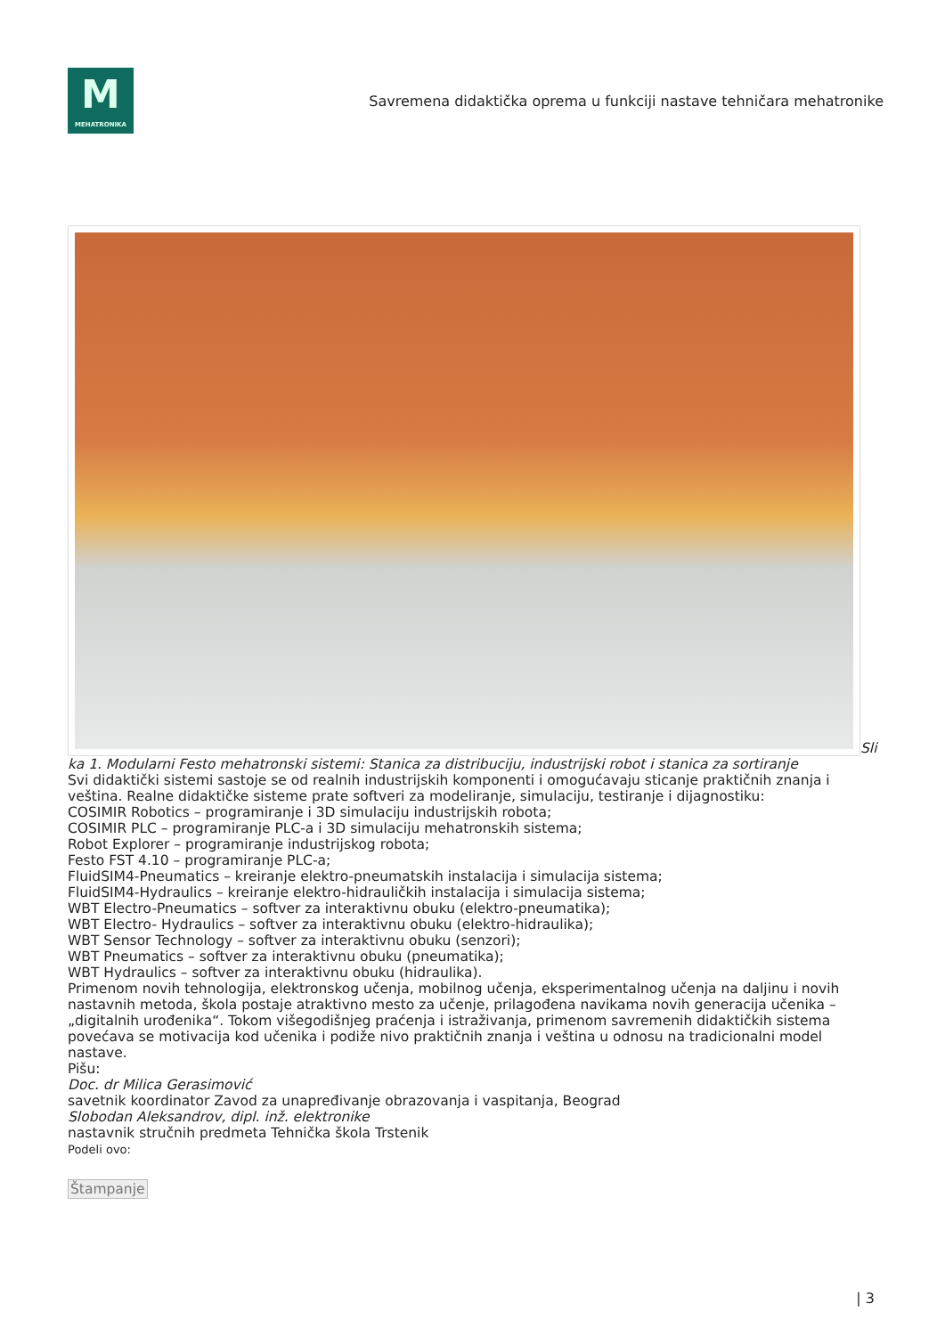M
MEHATRONIKA
Savremena didaktička oprema u funkciji nastave tehničara mehatronike
Sli ka 1. Modularni Festo mehatronski sistemi: Stanica za distribuciju, industrijski robot i stanica za sortiranje
Svi didaktički sistemi sastoje se od realnih industrijskih komponenti i omogućavaju sticanje praktičnih znanja i veština. Realne didaktičke sisteme prate softveri za modeliranje, simulaciju, testiranje i dijagnostiku:
COSIMIR Robotics – programiranje i 3D simulaciju industrijskih robota;
COSIMIR PLC – programiranje PLC-a i 3D simulaciju mehatronskih sistema;
Robot Explorer – programiranje industrijskog robota;
Festo FST 4.10 – programiranje PLC-a;
FluidSIM4-Pneumatics – kreiranje elektro-pneumatskih instalacija i simulacija sistema;
FluidSIM4-Hydraulics – kreiranje elektro-hidrauličkih instalacija i simulacija sistema;
WBT Electro-Pneumatics – softver za interaktivnu obuku (elektro-pneumatika);
WBT Electro- Hydraulics – softver za interaktivnu obuku (elektro-hidraulika);
WBT Sensor Technology – softver za interaktivnu obuku (senzori);
WBT Pneumatics – softver za interaktivnu obuku (pneumatika);
WBT Hydraulics – softver za interaktivnu obuku (hidraulika).
Primenom novih tehnologija, elektronskog učenja, mobilnog učenja, eksperimentalnog učenja na daljinu i novih nastavnih metoda, škola postaje atraktivno mesto za učenje, prilagođena navikama novih generacija učenika – „digitalnih urođenika“. Tokom višegodišnjeg praćenja i istraživanja, primenom savremenih didaktičkih sistema povećava se motivacija kod učenika i podiže nivo praktičnih znanja i veština u odnosu na tradicionalni model nastave.
Pišu:
Doc. dr Milica Gerasimović
savetnik koordinator Zavod za unapređivanje obrazovanja i vaspitanja, Beograd
Slobodan Aleksandrov, dipl. inž. elektronike
nastavnik stručnih predmeta Tehnička škola Trstenik
Podeli ovo:
Štampanje
| 3